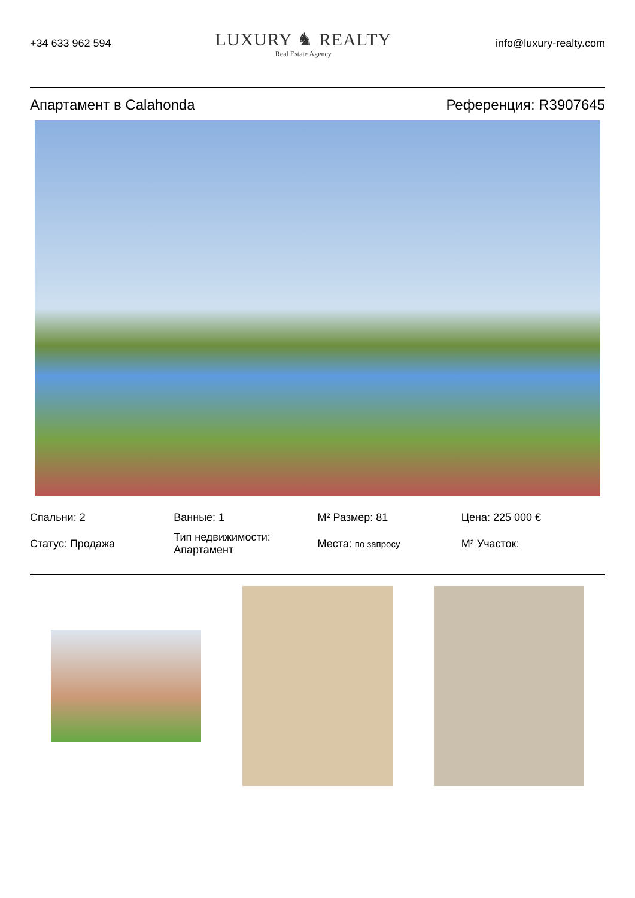+34 633 962 594
LUXURY ♞ REALTY
Real Estate Agency
info@luxury-realty.com
Апартамент в Calahonda Референция: R3907645
Спальни: 2
Ванные: 1
M² Размер: 81
Цена: 225 000 €
Статус: Продажа
Тип недвижимости: Апартамент
Места: по запросу
M² Участок: